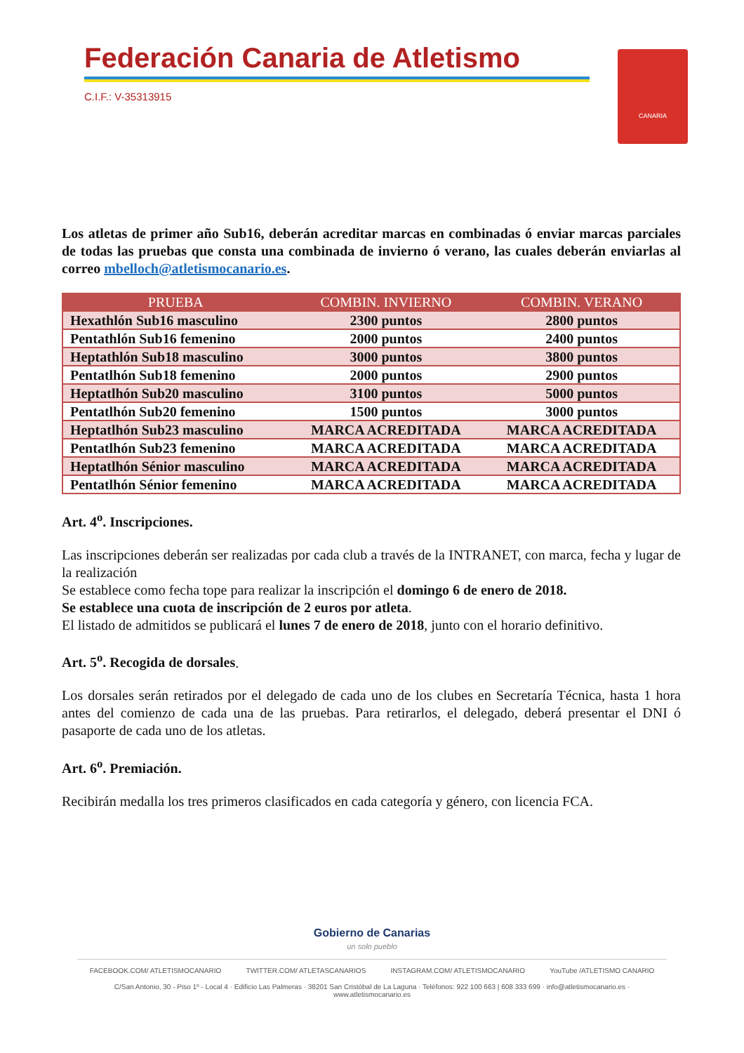Federación Canaria de Atletismo
C.I.F.: V-35313915
CANARIA
Los atletas de primer año Sub16, deberán acreditar marcas en combinadas ó enviar marcas parciales de todas las pruebas que consta una combinada de invierno ó verano, las cuales deberán enviarlas al correo mbelloch@atletismocanario.es.
| PRUEBA | COMBIN. INVIERNO | COMBIN. VERANO |
| --- | --- | --- |
| Hexathlón Sub16 masculino | 2300 puntos | 2800 puntos |
| Pentathlón Sub16 femenino | 2000 puntos | 2400 puntos |
| Heptathlón Sub18 masculino | 3000 puntos | 3800 puntos |
| Pentatlhón Sub18 femenino | 2000 puntos | 2900 puntos |
| Heptatlhón Sub20 masculino | 3100 puntos | 5000 puntos |
| Pentatlhón Sub20 femenino | 1500 puntos | 3000 puntos |
| Heptatlhón Sub23 masculino | MARCA ACREDITADA | MARCA ACREDITADA |
| Pentatlhón Sub23 femenino | MARCA ACREDITADA | MARCA ACREDITADA |
| Heptatlhón Sénior masculino | MARCA ACREDITADA | MARCA ACREDITADA |
| Pentatlhón Sénior femenino | MARCA ACREDITADA | MARCA ACREDITADA |
Art. 4<sup>o</sup>. Inscripciones.
Las inscripciones deberán ser realizadas por cada club a través de la INTRANET, con marca, fecha y lugar de la realización
Se establece como fecha tope para realizar la inscripción el domingo 6 de enero de 2018.
Se establece una cuota de inscripción de 2 euros por atleta.
El listado de admitidos se publicará el lunes 7 de enero de 2018, junto con el horario definitivo.
Art. 5<sup>o</sup>. Recogida de dorsales.
Los dorsales serán retirados por el delegado de cada uno de los clubes en Secretaría Técnica, hasta 1 hora antes del comienzo de cada una de las pruebas. Para retirarlos, el delegado, deberá presentar el DNI ó pasaporte de cada uno de los atletas.
Art. 6<sup>o</sup>. Premiación.
Recibirán medalla los tres primeros clasificados en cada categoría y género, con licencia FCA.
Gobierno de Canarias
un solo pueblo
FACEBOOK.COM/ ATLETISMOCANARIO TWITTER.COM/ ATLETASCANARIOS INSTAGRAM.COM/ ATLETISMOCANARIO YouTube /ATLETISMO CANARIO
C/San Antonio, 30 - Piso 1º - Local 4 · Edificio Las Palmeras · 38201 San Cristóbal de La Laguna · Teléfonos: 922 100 663 | 608 333 699 · info@atletismocanario.es · www.atletismocanario.es